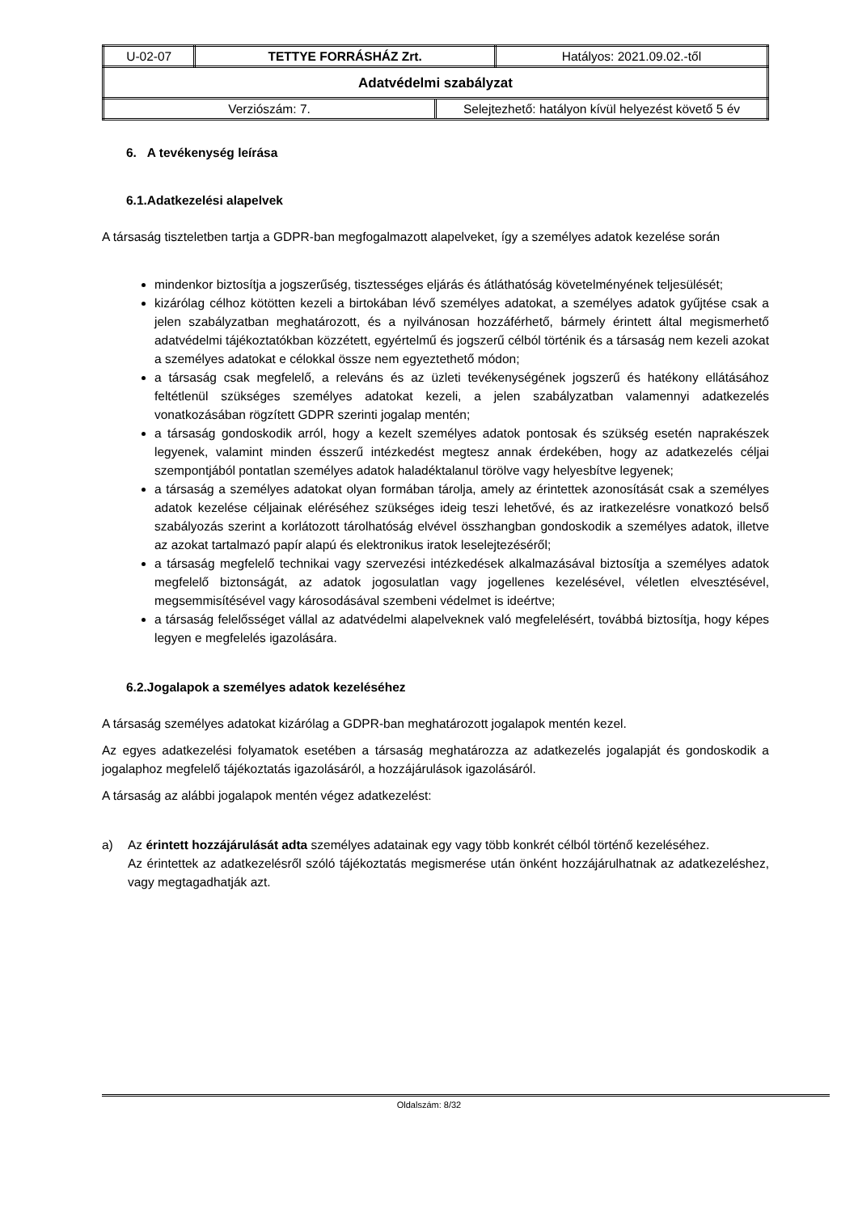| U-02-07 | TETTYE FORRÁSHÁZ Zrt. | Hatályos: 2021.09.02.-től |
| Adatvédelmi szabályzat | | |
| / Verziószám: 7. / Selejtezhető: hatályon kívül helyezést követő 5 év / | | |
6. A tevékenység leírása
6.1.Adatkezelési alapelvek
A társaság tiszteletben tartja a GDPR-ban megfogalmazott alapelveket, így a személyes adatok kezelése során
mindenkor biztosítja a jogszerűség, tisztességes eljárás és átláthatóság követelményének teljesülését;
kizárólag célhoz kötötten kezeli a birtokában lévő személyes adatokat, a személyes adatok gyűjtése csak a jelen szabályzatban meghatározott, és a nyilvánosan hozzáférhető, bármely érintett által megismerhető adatvédelmi tájékoztatókban közzétett, egyértelmű és jogszerű célból történik és a társaság nem kezeli azokat a személyes adatokat e célokkal össze nem egyeztethető módon;
a társaság csak megfelelő, a releváns és az üzleti tevékenységének jogszerű és hatékony ellátásához feltétlenül szükséges személyes adatokat kezeli, a jelen szabályzatban valamennyi adatkezelés vonatkozásában rögzített GDPR szerinti jogalap mentén;
a társaság gondoskodik arról, hogy a kezelt személyes adatok pontosak és szükség esetén naprakészek legyenek, valamint minden ésszerű intézkedést megtesz annak érdekében, hogy az adatkezelés céljai szempontjából pontatlan személyes adatok haladéktalanul törölve vagy helyesbítve legyenek;
a társaság a személyes adatokat olyan formában tárolja, amely az érintettek azonosítását csak a személyes adatok kezelése céljainak eléréséhez szükséges ideig teszi lehetővé, és az iratkezelésre vonatkozó belső szabályozás szerint a korlátozott tárolhatóság elvével összhangban gondoskodik a személyes adatok, illetve az azokat tartalmazó papír alapú és elektronikus iratok leselejtezéséről;
a társaság megfelelő technikai vagy szervezési intézkedések alkalmazásával biztosítja a személyes adatok megfelelő biztonságát, az adatok jogosulatlan vagy jogellenes kezelésével, véletlen elvesztésével, megsemmisítésével vagy károsodásával szembeni védelmet is ideértve;
a társaság felelősséget vállal az adatvédelmi alapelveknek való megfelelésért, továbbá biztosítja, hogy képes legyen e megfelelés igazolására.
6.2.Jogalapok a személyes adatok kezeléséhez
A társaság személyes adatokat kizárólag a GDPR-ban meghatározott jogalapok mentén kezel.
Az egyes adatkezelési folyamatok esetében a társaság meghatározza az adatkezelés jogalapját és gondoskodik a jogalaphoz megfelelő tájékoztatás igazolásáról, a hozzájárulások igazolásáról.
A társaság az alábbi jogalapok mentén végez adatkezelést:
a) Az érintett hozzájárulását adta személyes adatainak egy vagy több konkrét célból történő kezeléséhez.
Az érintettek az adatkezelésről szóló tájékoztatás megismerése után önként hozzájárulhatnak az adatkezeléshez, vagy megtagadhatják azt.
Oldalszám: 8/32